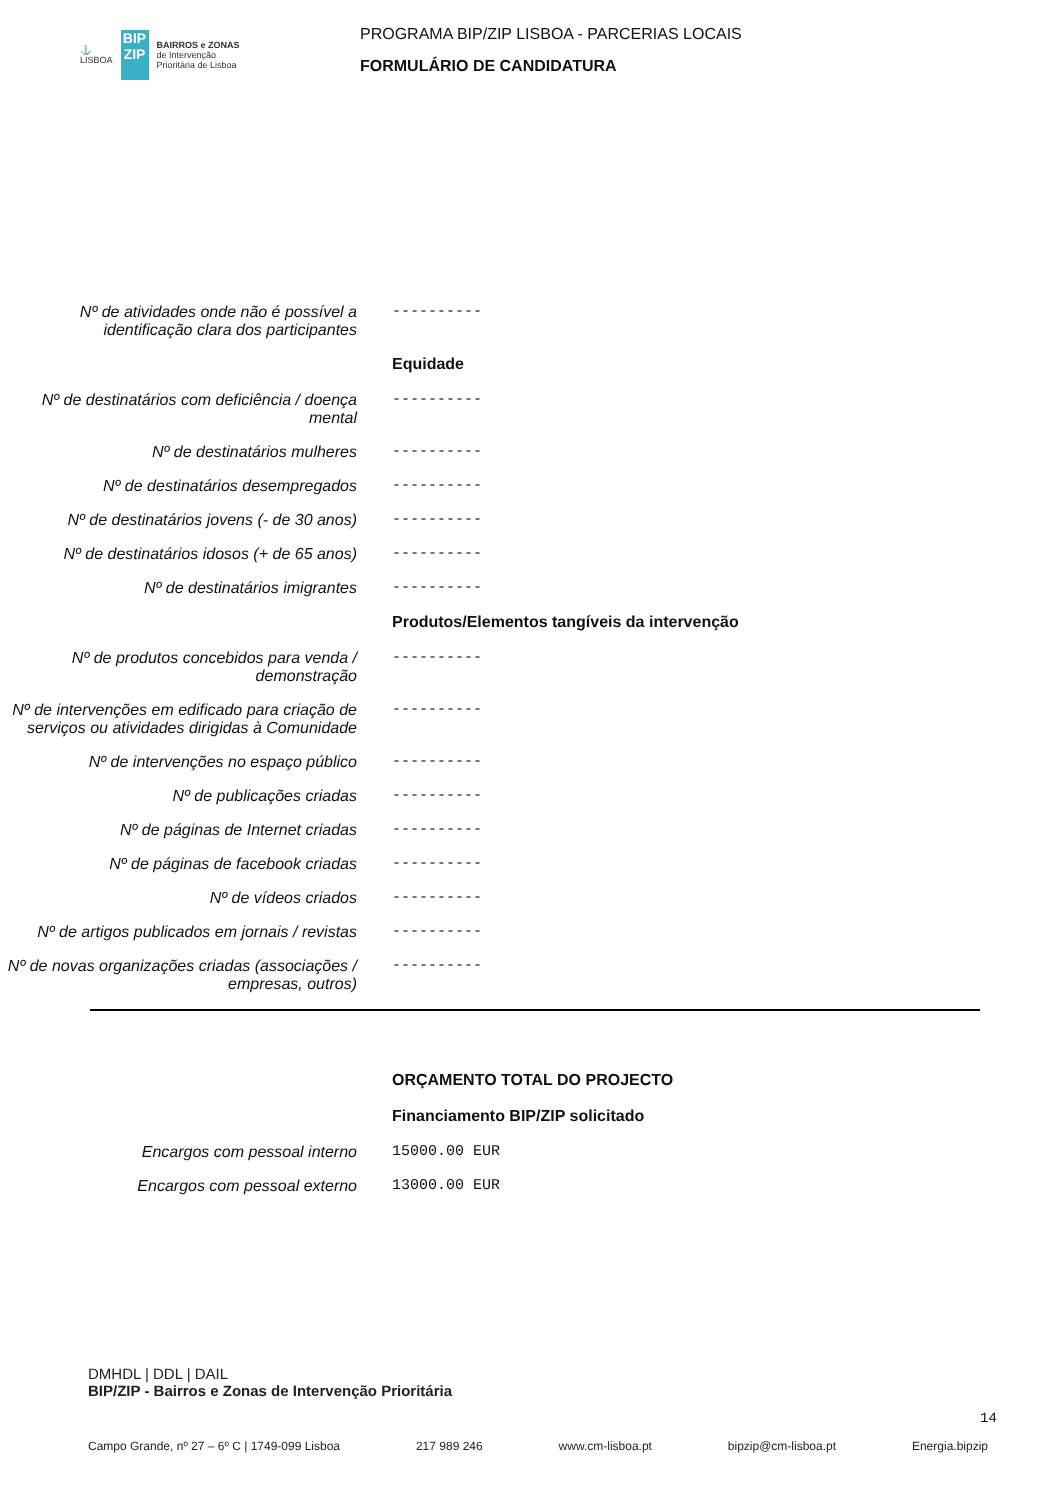⚓
LISBOA
BIP
ZIP
BAIRROS e ZONAS
de Intervenção
Prioritária de Lisboa
PROGRAMA BIP/ZIP LISBOA - PARCERIAS LOCAIS
FORMULÁRIO DE CANDIDATURA
Nº de atividades onde não é possível a identificação clara dos participantes
----------
Equidade
Nº de destinatários com deficiência / doença mental
----------
Nº de destinatários mulheres
----------
Nº de destinatários desempregados
----------
Nº de destinatários jovens (- de 30 anos)
----------
Nº de destinatários idosos (+ de 65 anos)
----------
Nº de destinatários imigrantes
----------
Produtos/Elementos tangíveis da intervenção
Nº de produtos concebidos para venda / demonstração
----------
Nº de intervenções em edificado para criação de serviços ou atividades dirigidas à Comunidade
----------
Nº de intervenções no espaço público
----------
Nº de publicações criadas
----------
Nº de páginas de Internet criadas
----------
Nº de páginas de facebook criadas
----------
Nº de vídeos criados
----------
Nº de artigos publicados em jornais / revistas
----------
Nº de novas organizações criadas (associações / empresas, outros)
----------
ORÇAMENTO TOTAL DO PROJECTO
Financiamento BIP/ZIP solicitado
Encargos com pessoal interno
15000.00 EUR
Encargos com pessoal externo
13000.00 EUR
DMHDL | DDL | DAIL
BIP/ZIP - Bairros e Zonas de Intervenção Prioritária
Campo Grande, nº 27 – 6º C | 1749-099 Lisboa 217 989 246 www.cm-lisboa.pt bipzip@cm-lisboa.pt Energia.bipzip
14